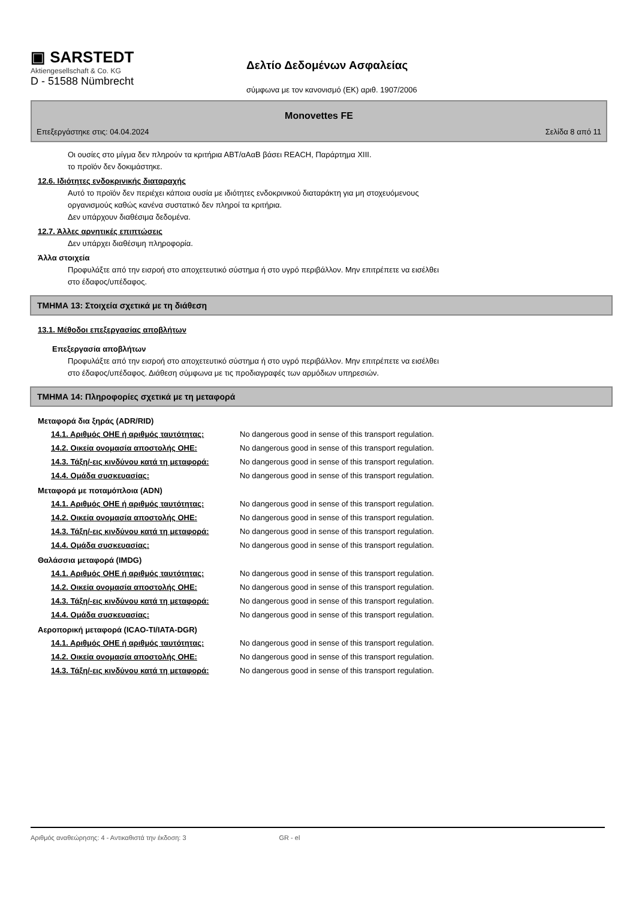▣ SARSTEDT
Aktiengesellschaft & Co. KG
D - 51588 Nümbrecht
Δελτίο Δεδομένων Ασφαλείας
σύμφωνα με τον κανονισμό (ΕΚ) αριθ. 1907/2006
Monovettes FE
Επεξεργάστηκε στις: 04.04.2024 Σελίδα 8 από 11
Οι ουσίες στο μίγμα δεν πληρούν τα κριτήρια ΑΒΤ/αΑαΒ βάσει REACH, Παράρτημα XIII.
το προϊόν δεν δοκιμάστηκε.
12.6. Ιδιότητες ενδοκρινικής διαταραχής
Αυτό το προϊόν δεν περιέχει κάποια ουσία με ιδιότητες ενδοκρινικού διαταράκτη για μη στοχευόμενους
οργανισμούς καθώς κανένα συστατικό δεν πληροί τα κριτήρια.
Δεν υπάρχουν διαθέσιμα δεδομένα.
12.7. Άλλες αρνητικές επιπτώσεις
Δεν υπάρχει διαθέσιμη πληροφορία.
Άλλα στοιχεία
Προφυλάξτε από την εισροή στο αποχετευτικό σύστημα ή στο υγρό περιβάλλον. Μην επιτρέπετε να εισέλθει
στο έδαφος/υπέδαφος.
ΤΜΗΜΑ 13: Στοιχεία σχετικά με τη διάθεση
13.1. Μέθοδοι επεξεργασίας αποβλήτων
Επεξεργασία αποβλήτων
Προφυλάξτε από την εισροή στο αποχετευτικό σύστημα ή στο υγρό περιβάλλον. Μην επιτρέπετε να εισέλθει
στο έδαφος/υπέδαφος. Διάθεση σύμφωνα με τις προδιαγραφές των αρμόδιων υπηρεσιών.
ΤΜΗΜΑ 14: Πληροφορίες σχετικά με τη μεταφορά
Μεταφορά δια ξηράς (ADR/RID)
| 14.1. Αριθμός ΟΗΕ ή αριθμός ταυτότητας: | No dangerous good in sense of this transport regulation. |
| 14.2. Οικεία ονομασία αποστολής ΟΗΕ: | No dangerous good in sense of this transport regulation. |
| 14.3. Τάξη/-εις κινδύνου κατά τη μεταφορά: | No dangerous good in sense of this transport regulation. |
| 14.4. Ομάδα συσκευασίας: | No dangerous good in sense of this transport regulation. |
Μεταφορά με ποταμόπλοια (ADN)
| 14.1. Αριθμός ΟΗΕ ή αριθμός ταυτότητας: | No dangerous good in sense of this transport regulation. |
| 14.2. Οικεία ονομασία αποστολής ΟΗΕ: | No dangerous good in sense of this transport regulation. |
| 14.3. Τάξη/-εις κινδύνου κατά τη μεταφορά: | No dangerous good in sense of this transport regulation. |
| 14.4. Ομάδα συσκευασίας: | No dangerous good in sense of this transport regulation. |
Θαλάσσια μεταφορά (IMDG)
| 14.1. Αριθμός ΟΗΕ ή αριθμός ταυτότητας: | No dangerous good in sense of this transport regulation. |
| 14.2. Οικεία ονομασία αποστολής ΟΗΕ: | No dangerous good in sense of this transport regulation. |
| 14.3. Τάξη/-εις κινδύνου κατά τη μεταφορά: | No dangerous good in sense of this transport regulation. |
| 14.4. Ομάδα συσκευασίας: | No dangerous good in sense of this transport regulation. |
Αεροπορική μεταφορά (ICAO-TI/IATA-DGR)
| 14.1. Αριθμός ΟΗΕ ή αριθμός ταυτότητας: | No dangerous good in sense of this transport regulation. |
| 14.2. Οικεία ονομασία αποστολής ΟΗΕ: | No dangerous good in sense of this transport regulation. |
| 14.3. Τάξη/-εις κινδύνου κατά τη μεταφορά: | No dangerous good in sense of this transport regulation. |
Αριθμός αναθεώρησης: 4 - Αντικαθιστά την έκδοση: 3 GR - el